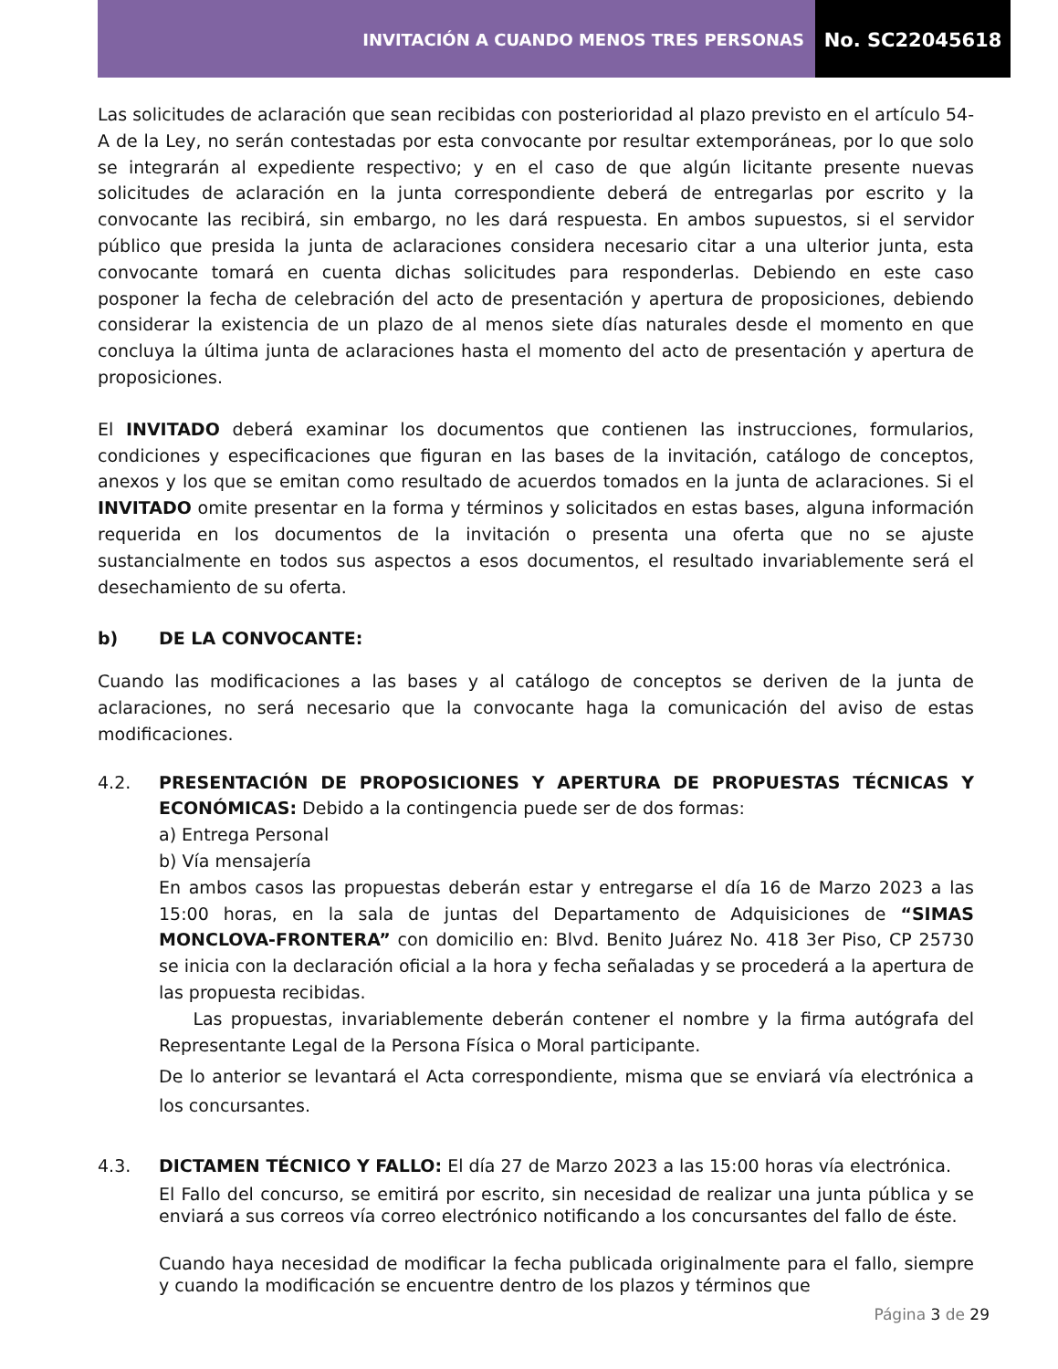INVITACIÓN A CUANDO MENOS TRES PERSONAS
No. SC22045618
Las solicitudes de aclaración que sean recibidas con posterioridad al plazo previsto en el artículo 54-A de la Ley, no serán contestadas por esta convocante por resultar extemporáneas, por lo que solo se integrarán al expediente respectivo; y en el caso de que algún licitante presente nuevas solicitudes de aclaración en la junta correspondiente deberá de entregarlas por escrito y la convocante las recibirá, sin embargo, no les dará respuesta. En ambos supuestos, si el servidor público que presida la junta de aclaraciones considera necesario citar a una ulterior junta, esta convocante tomará en cuenta dichas solicitudes para responderlas. Debiendo en este caso posponer la fecha de celebración del acto de presentación y apertura de proposiciones, debiendo considerar la existencia de un plazo de al menos siete días naturales desde el momento en que concluya la última junta de aclaraciones hasta el momento del acto de presentación y apertura de proposiciones.
El INVITADO deberá examinar los documentos que contienen las instrucciones, formularios, condiciones y especificaciones que figuran en las bases de la invitación, catálogo de conceptos, anexos y los que se emitan como resultado de acuerdos tomados en la junta de aclaraciones. Si el INVITADO omite presentar en la forma y términos y solicitados en estas bases, alguna información requerida en los documentos de la invitación o presenta una oferta que no se ajuste sustancialmente en todos sus aspectos a esos documentos, el resultado invariablemente será el desechamiento de su oferta.
b) DE LA CONVOCANTE:
Cuando las modificaciones a las bases y al catálogo de conceptos se deriven de la junta de aclaraciones, no será necesario que la convocante haga la comunicación del aviso de estas modificaciones.
4.2. PRESENTACIÓN DE PROPOSICIONES Y APERTURA DE PROPUESTAS TÉCNICAS Y ECONÓMICAS: Debido a la contingencia puede ser de dos formas:
a) Entrega Personal
b) Vía mensajería
En ambos casos las propuestas deberán estar y entregarse el día 16 de Marzo 2023 a las 15:00 horas, en la sala de juntas del Departamento de Adquisiciones de “SIMAS MONCLOVA-FRONTERA” con domicilio en: Blvd. Benito Juárez No. 418 3er Piso, CP 25730 se inicia con la declaración oficial a la hora y fecha señaladas y se procederá a la apertura de las propuesta recibidas.
Las propuestas, invariablemente deberán contener el nombre y la firma autógrafa del Representante Legal de la Persona Física o Moral participante.
De lo anterior se levantará el Acta correspondiente, misma que se enviará vía electrónica a los concursantes.
4.3. DICTAMEN TÉCNICO Y FALLO: El día 27 de Marzo 2023 a las 15:00 horas vía electrónica.
El Fallo del concurso, se emitirá por escrito, sin necesidad de realizar una junta pública y se enviará a sus correos vía correo electrónico notificando a los concursantes del fallo de éste.
Cuando haya necesidad de modificar la fecha publicada originalmente para el fallo, siempre y cuando la modificación se encuentre dentro de los plazos y términos que
Página 3 de 29